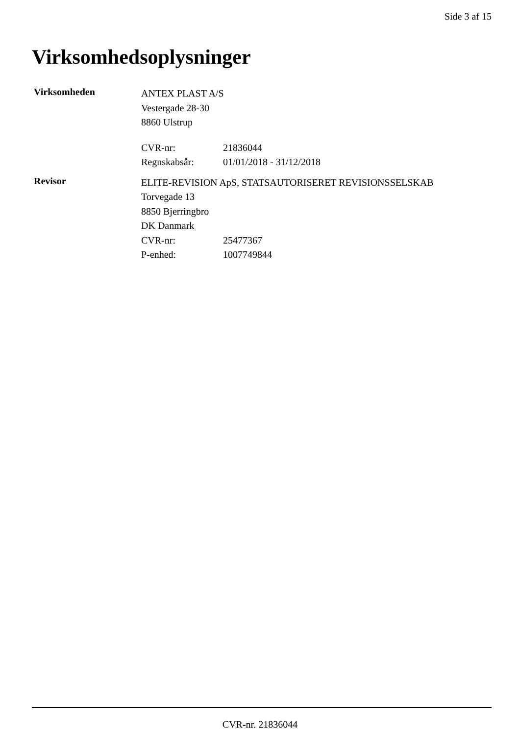Side 3 af 15
Virksomhedsoplysninger
Virksomheden
ANTEX PLAST A/S
Vestergade 28-30
8860 Ulstrup
CVR-nr: 21836044
Regnskabsår: 01/01/2018 - 31/12/2018
Revisor
ELITE-REVISION ApS, STATSAUTORISERET REVISIONSSELSKAB
Torvegade 13
8850 Bjerringbro
DK Danmark
CVR-nr: 25477367
P-enhed: 1007749844
CVR-nr. 21836044